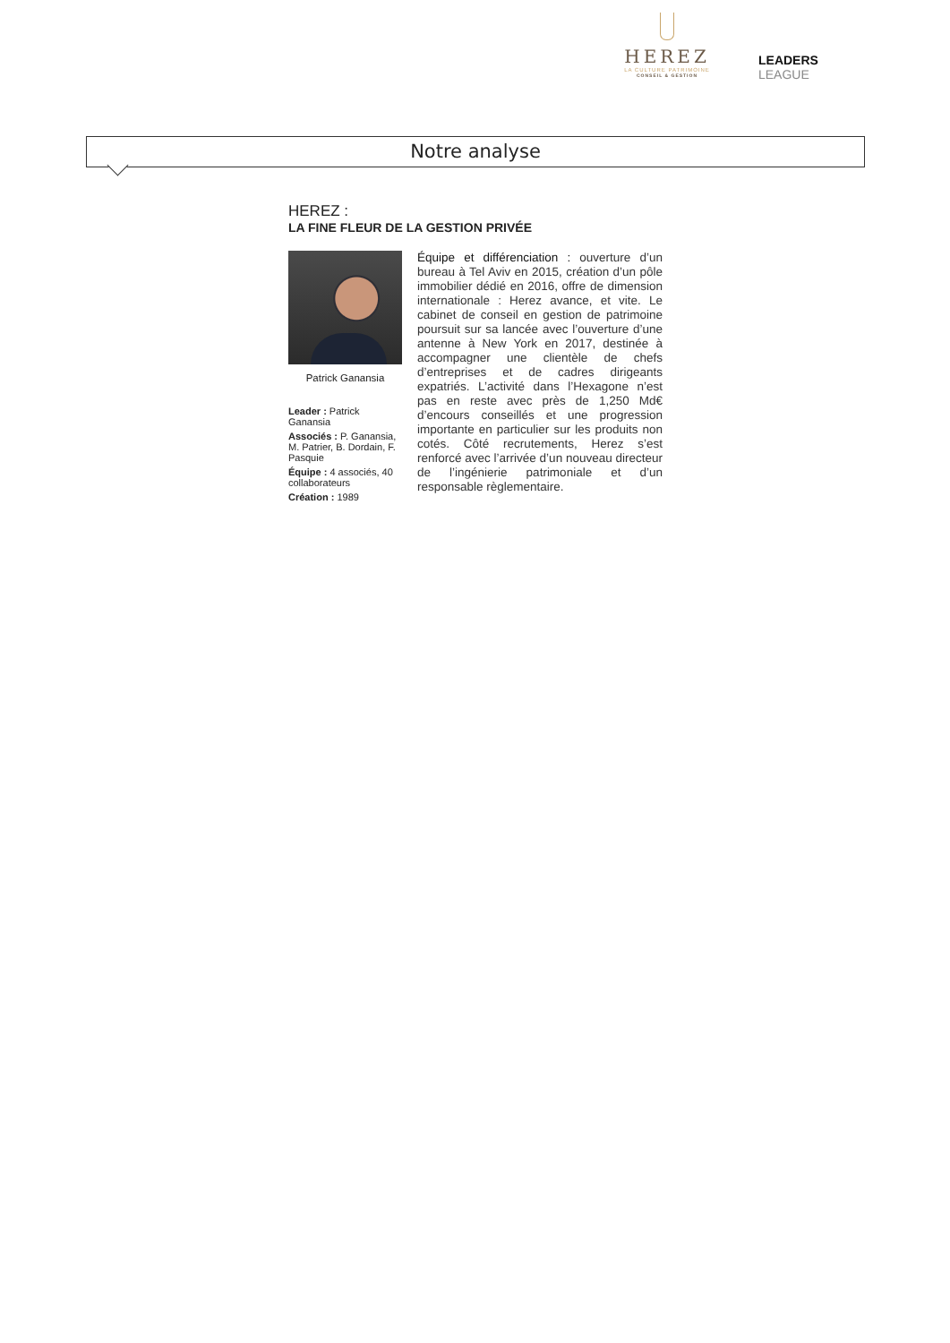HEREZ
LA CULTURE PATRIMOINE
CONSEIL & GESTION
LEADERS LEAGUE
Notre analyse
HEREZ :
LA FINE FLEUR DE LA GESTION PRIVÉE
Patrick Ganansia
Leader : Patrick Ganansia
Associés : P. Ganansia, M. Patrier, B. Dordain, F. Pasquie
Équipe : 4 associés, 40 collaborateurs
Création : 1989
Équipe et différenciation : ouverture d’un bureau à Tel Aviv en 2015, création d’un pôle immobilier dédié en 2016, offre de dimension internationale : Herez avance, et vite. Le cabinet de conseil en gestion de patrimoine poursuit sur sa lancée avec l’ouverture d’une antenne à New York en 2017, destinée à accompagner une clientèle de chefs d’entreprises et de cadres dirigeants expatriés. L’activité dans l’Hexagone n’est pas en reste avec près de 1,250 Md€ d’encours conseillés et une progression importante en particulier sur les produits non cotés. Côté recrutements, Herez s’est renforcé avec l’arrivée d’un nouveau directeur de l’ingénierie patrimoniale et d’un responsable règlementaire.